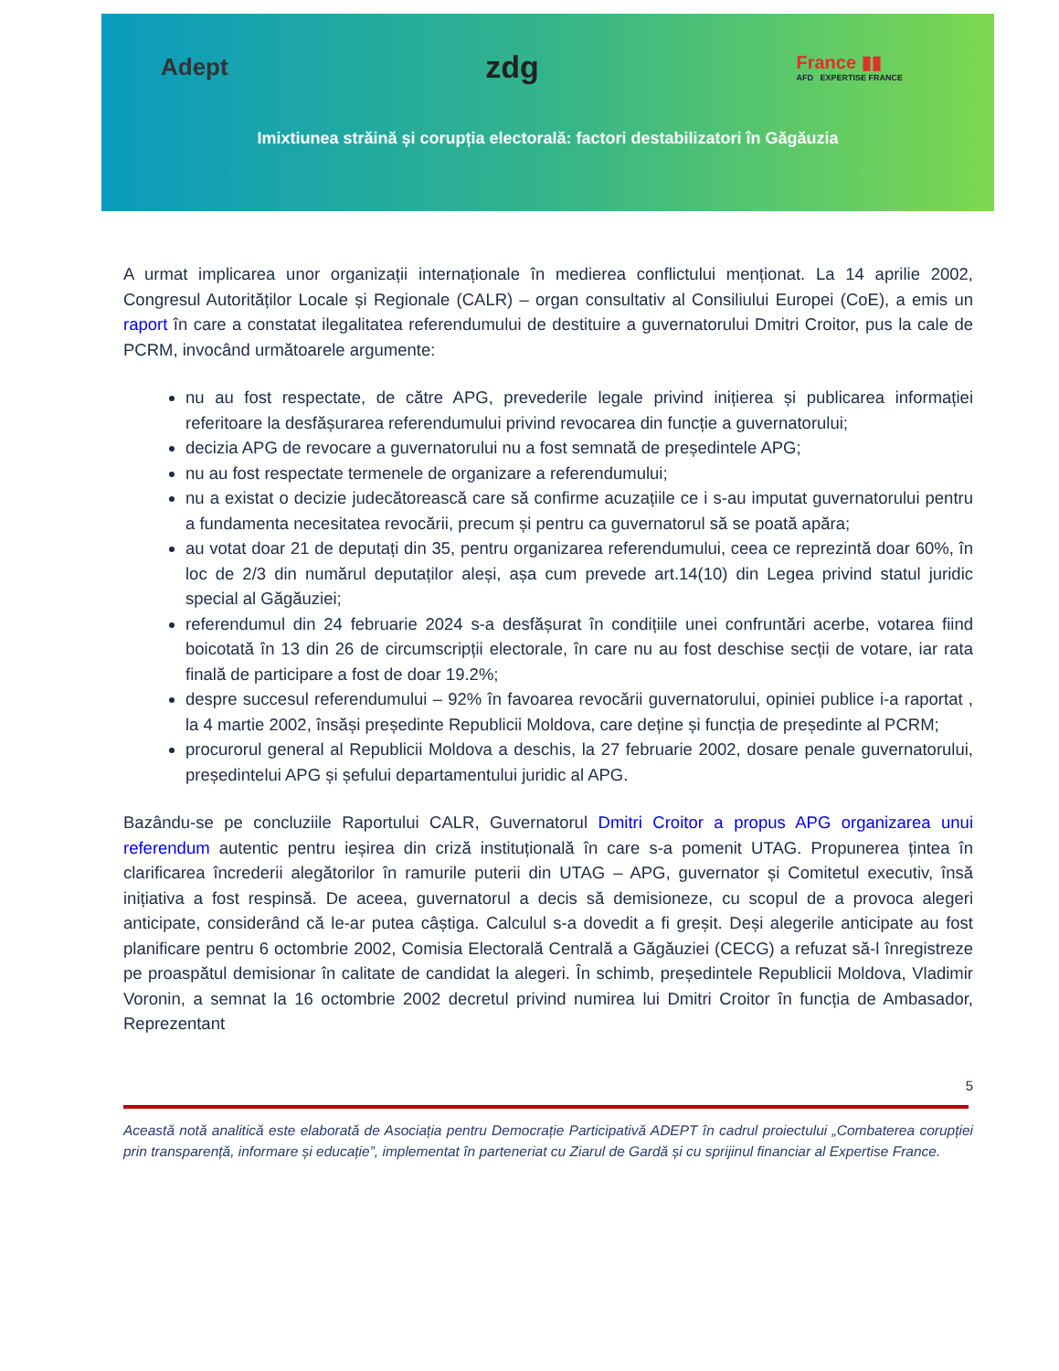Adept zdg France ▮▮
AFD EXPERTISE FRANCE
Imixtiunea străină și corupția electorală: factori destabilizatori în Găgăuzia
A urmat implicarea unor organizații internaționale în medierea conflictului menționat. La 14 aprilie 2002, Congresul Autorităților Locale și Regionale (CALR) – organ consultativ al Consiliului Europei (CoE), a emis un raport în care a constatat ilegalitatea referendumului de destituire a guvernatorului Dmitri Croitor, pus la cale de PCRM, invocând următoarele argumente:
nu au fost respectate, de către APG, prevederile legale privind inițierea și publicarea informației referitoare la desfășurarea referendumului privind revocarea din funcție a guvernatorului;
decizia APG de revocare a guvernatorului nu a fost semnată de președintele APG;
nu au fost respectate termenele de organizare a referendumului;
nu a existat o decizie judecătorească care să confirme acuzațiile ce i s-au imputat guvernatorului pentru a fundamenta necesitatea revocării, precum și pentru ca guvernatorul să se poată apăra;
au votat doar 21 de deputați din 35, pentru organizarea referendumului, ceea ce reprezintă doar 60%, în loc de 2/3 din numărul deputaților aleși, așa cum prevede art.14(10) din Legea privind statul juridic special al Găgăuziei;
referendumul din 24 februarie 2024 s-a desfășurat în condițiile unei confruntări acerbe, votarea fiind boicotată în 13 din 26 de circumscripții electorale, în care nu au fost deschise secții de votare, iar rata finală de participare a fost de doar 19.2%;
despre succesul referendumului – 92% în favoarea revocării guvernatorului, opiniei publice i-a raportat , la 4 martie 2002, însăși președinte Republicii Moldova, care deține și funcția de președinte al PCRM;
procurorul general al Republicii Moldova a deschis, la 27 februarie 2002, dosare penale guvernatorului, președintelui APG și șefului departamentului juridic al APG.
Bazându-se pe concluziile Raportului CALR, Guvernatorul Dmitri Croitor a propus APG organizarea unui referendum autentic pentru ieșirea din criză instituțională în care s-a pomenit UTAG. Propunerea țintea în clarificarea încrederii alegătorilor în ramurile puterii din UTAG – APG, guvernator și Comitetul executiv, însă inițiativa a fost respinsă. De aceea, guvernatorul a decis să demisioneze, cu scopul de a provoca alegeri anticipate, considerând că le-ar putea câștiga. Calculul s-a dovedit a fi greșit. Deși alegerile anticipate au fost planificare pentru 6 octombrie 2002, Comisia Electorală Centrală a Găgăuziei (CECG) a refuzat să-l înregistreze pe proaspătul demisionar în calitate de candidat la alegeri. În schimb, președintele Republicii Moldova, Vladimir Voronin, a semnat la 16 octombrie 2002 decretul privind numirea lui Dmitri Croitor în funcția de Ambasador, Reprezentant
5
Această notă analitică este elaborată de Asociația pentru Democrație Participativă ADEPT în cadrul proiectului „Combaterea corupției prin transparență, informare și educație”, implementat în parteneriat cu Ziarul de Gardă și cu sprijinul financiar al Expertise France.